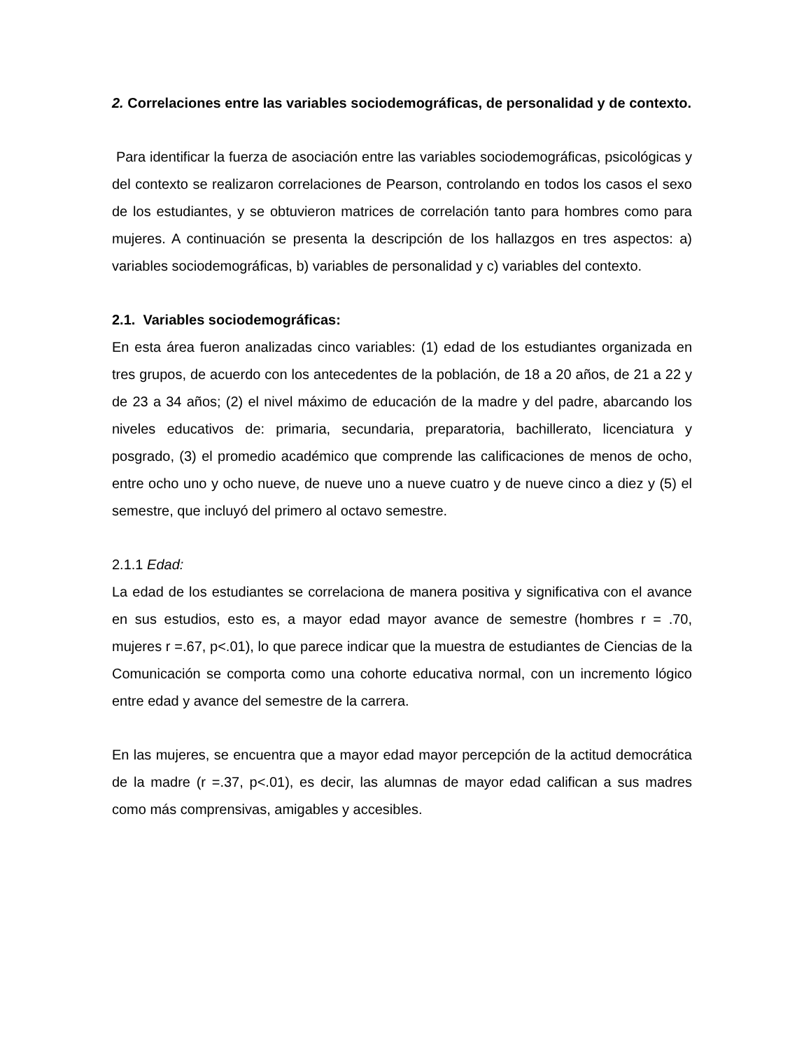2. Correlaciones entre las variables sociodemográficas, de personalidad y de contexto.
Para identificar la fuerza de asociación entre las variables sociodemográficas, psicológicas y del contexto se realizaron correlaciones de Pearson, controlando en todos los casos el sexo de los estudiantes, y se obtuvieron matrices de correlación tanto para hombres como para mujeres. A continuación se presenta la descripción de los hallazgos en tres aspectos: a) variables sociodemográficas, b) variables de personalidad y c) variables del contexto.
2.1. Variables sociodemográficas:
En esta área fueron analizadas cinco variables: (1) edad de los estudiantes organizada en tres grupos, de acuerdo con los antecedentes de la población, de 18 a 20 años, de 21 a 22 y de 23 a 34 años; (2) el nivel máximo de educación de la madre y del padre, abarcando los niveles educativos de: primaria, secundaria, preparatoria, bachillerato, licenciatura y posgrado, (3) el promedio académico que comprende las calificaciones de menos de ocho, entre ocho uno y ocho nueve, de nueve uno a nueve cuatro y de nueve cinco a diez y (5) el semestre, que incluyó del primero al octavo semestre.
2.1.1 Edad:
La edad de los estudiantes se correlaciona de manera positiva y significativa con el avance en sus estudios, esto es, a mayor edad mayor avance de semestre (hombres r = .70, mujeres r =.67, p<.01), lo que parece indicar que la muestra de estudiantes de Ciencias de la Comunicación se comporta como una cohorte educativa normal, con un incremento lógico entre edad y avance del semestre de la carrera.
En las mujeres, se encuentra que a mayor edad mayor percepción de la actitud democrática de la madre (r =.37, p<.01), es decir, las alumnas de mayor edad califican a sus madres como más comprensivas, amigables y accesibles.